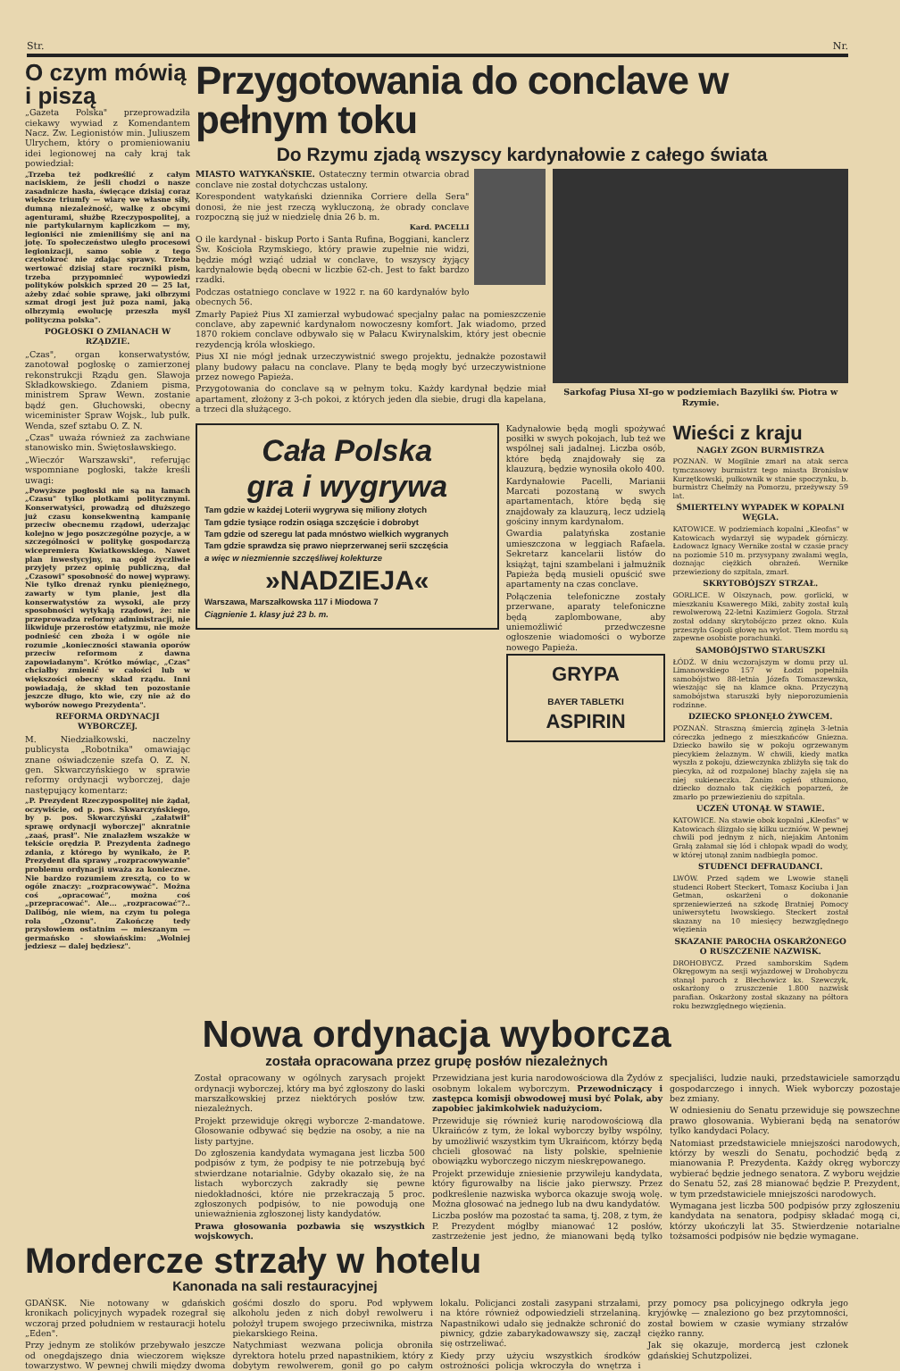Str. Nr.
O czym mówią i piszą
„Gazeta Polska" przeprowadziła ciekawy wywiad z Komendantem Nacz. Zw. Legionistów min. Juliuszem Ulrychem, który o promieniowaniu idei legionowej na cały kraj tak powiedział:
„Trzeba też podkreślić z całym naciskiem, że jeśli chodzi o nasze zasadnicze hasła, święcące dzisiaj coraz większe triumfy — wiarę we własne siły, dumną niezależność, walkę z obcymi agenturami, służbę Rzeczypospolitej, a nie partykularnym kapliczkom — my, legioniści nie zmieniliśmy się ani na jotę. To społeczeństwo uległo procesowi legionizacji, samo sobie z tego częstokroć nie zdając sprawy. Trzeba wertować dzisiaj stare roczniki pism, trzeba przypomnieć wypowiedzi polityków polskich sprzed 20 — 25 lat, ażeby zdać sobie sprawę, jaki olbrzymi szmat drogi jest już poza nami, jaką olbrzymią ewolucję przeszła myśl polityczna polska".
POGŁOSKI O ZMIANACH W RZĄDZIE.
„Czas", organ konserwatystów, zanotował pogłoskę o zamierzonej rekonstrukcji Rządu gen. Sławoja Składkowskiego. Zdaniem pisma, ministrem Spraw Wewn. zostanie bądź gen. Głuchowski, obecny wiceminister Spraw Wojsk., lub pułk. Wenda, szef sztabu O. Z. N.
„Czas" uważa również za zachwiane stanowisko min. Świętosławskiego.
„Wieczór Warszawski", referując wspomniane pogłoski, także kreśli uwagi:
„Powyższe pogłoski nie są na łamach „Czasu" tylko plotkami politycznymi. Konserwatyści, prowadzą od dłuższego już czasu konsekwentną kampanię przeciw obecnemu rządowi, uderzając kolejno w jego poszczególne pozycje, a w szczególności w politykę gospodarczą wicepremiera Kwiatkowskiego. Nawet plan inwestycyjny, na ogół życzliwie przyjęty przez opinię publiczną, dał „Czasowi" sposobność do nowej wyprawy. Nie tylko drenaż rynku pieniężnego, zawarty w tym planie, jest dla konserwatystów za wysoki, ale przy sposobności wytykają rządowi, że: nie przeprowadza reformy administracji, nie likwiduje przerostów etatyzmu, nie może podnieść cen zboża i w ogóle nie rozumie „konieczności stawania oporów przeciw reformom z dawna zapowiadanym". Krótko mówiąc, „Czas" chciałby zmienić w całości lub w większości obecny skład rządu. Inni powiadają, że skład ten pozostanie jeszcze długo, kto wie, czy nie aż do wyborów nowego Prezydenta".
REFORMA ORDYNACJI WYBORCZEJ.
M. Niedziałkowski, naczelny publicysta „Robotnika" omawiając znane oświadczenie szefa O. Z. N. gen. Skwarczyńskiego w sprawie reformy ordynacji wyborczej, daje następujący komentarz:
„P. Prezydent Rzeczypospolitej nie żądał, oczywiście, od p. pos. Skwarczyńskiego, by p. pos. Skwarczyński „załatwił" sprawę ordynacji wyborczej" aknratnie „zaaś, prasł". Nie znalazłem wszakże w tekście orędzia P. Prezydenta żadnego zdania, z którego by wynikało, że P. Prezydent dla sprawy „rozpracowywanie" problemu ordynacji uważa za konieczne. Nie bardzo rozumiem zresztą, co to w ogóle znaczy: „rozpracowywać". Można coś „opracować", można coś „przepracować". Ale... „rozpracować"?.. Dalibóg, nie wiem, na czym tu polega rola „Ozonu". Zakończę tedy przysłowiem ostatnim — mieszanym — germańsko - słowiańskim: „Wolniej jedziesz — dalej będziesz".
Przygotowania do conclave w pełnym toku
Do Rzymu zjadą wszyscy kardynałowie z całego świata
MIASTO WATYKAŃSKIE. Ostateczny termin otwarcia obrad conclave nie został dotychczas ustalony.
Korespondent watykański dziennika Corriere della Sera" donosi, że nie jest rzeczą wykluczoną, że obrady conclave rozpoczną się już w niedzielę dnia 26 b. m.
Kard. PACELLI
O ile kardynał - biskup Porto i Santa Rufina, Boggiani, kanclerz Św. Kościoła Rzymskiego, który prawie zupełnie nie widzi, będzie mógł wziąć udział w conclave, to wszyscy żyjący kardynałowie będą obecni w liczbie 62-ch. Jest to fakt bardzo rzadki.
Podczas ostatniego conclave w 1922 r. na 60 kardynałów było obecnych 56.
Zmarły Papież Pius XI zamierzał wybudować specjalny pałac na pomieszczenie conclave, aby zapewnić kardynałom nowoczesny komfort. Jak wiadomo, przed 1870 rokiem conclave odbywało się w Pałacu Kwirynalskim, który jest obecnie rezydencją króla włoskiego.
Pius XI nie mógł jednak urzeczywistnić swego projektu, jednakże pozostawił plany budowy pałacu na conclave. Plany te będą mogły być urzeczywistnione przez nowego Papieża.
Przygotowania do conclave są w pełnym toku. Każdy kardynał będzie miał apartament, złożony z 3-ch pokoi, z których jeden dla siebie, drugi dla kapelana, a trzeci dla służącego.
Sarkofag Piusa XI-go w podziemiach Bazyliki św. Piotra w Rzymie.
Cała Polska
gra i wygrywa
Tam gdzie w każdej Loterii wygrywa się miliony złotych
Tam gdzie tysiące rodzin osiąga szczęście i dobrobyt
Tam gdzie od szeregu lat pada mnóstwo wielkich wygranych
Tam gdzie sprawdza się prawo nieprzerwanej serii szczęścia
a więc w niezmiennie szczęśliwej kolekturze
»NADZIEJA«
Warszawa, Marszałkowska 117 i Miodowa 7
Ciągnienie 1. klasy już 23 b. m.
Kadynałowie będą mogli spożywać posiłki w swych pokojach, lub też we wspólnej sali jadalnej. Liczba osób, które będą znajdowały się za klauzurą, będzie wynosiła około 400.
Kardynałowie Pacelli, Marianii Marcati pozostaną w swych apartamentach, które będą się znajdowały za klauzurą, lecz udzielą gościny innym kardynałom.
Gwardia palatyńska zostanie umieszczona w leggiach Rafaela. Sekretarz kancelarii listów do książąt, tajni szambelani i jałmużnik Papieża będą musieli opuścić swe apartamenty na czas conclave.
Połączenia telefoniczne zostały przerwane, aparaty telefoniczne będą zaplombowane, aby uniemożliwić przedwczesne ogłoszenie wiadomości o wyborze nowego Papieża.
GRYPA
BAYER TABLETKI ASPIRIN
Wieści z kraju
NAGŁY ZGON BURMISTRZA
POZNAŃ. W Mogilnie zmarł na atak serca tymczasowy burmistrz tego miasta Bronisław Kurzętkowski, pułkownik w stanie spoczynku, b. burmistrz Chełmży na Pomorzu, przeżywszy 59 lat.
ŚMIERTELNY WYPADEK W KOPALNI WĘGLA.
KATOWICE. W podziemiach kopalni „Kleofas" w Katowicach wydarzył się wypadek górniczy. Ładowacz Ignacy Wernike został w czasie pracy na poziomie 510 m. przysypany zwałami węgla, doznając ciężkich obrażeń. Wernike przewieziony do szpitala, zmarł.
SKRYTOBÓJSZY STRZAŁ.
GORLICE. W Olszynach, pow. gorlicki, w mieszkaniu Ksawerego Miki, zabity został kulą rewolwerową 22-letni Kazimierz Gogola. Strzał został oddany skrytobójczo przez okno. Kula przeszyła Gogoli głowę na wylot. Tłem mordu są zapewne osobiste porachunki.
SAMOBÓJSTWO STARUSZKI
ŁÓDŹ. W dniu wczorajszym w domu przy ul. Limanowskiego 157 w Łodzi popełniła samobójstwo 88-letnia Józefa Tomaszewska, wieszając się na klamce okna. Przyczyną samobójstwa staruszki były nieporozumienia rodzinne.
DZIECKO SPŁONĘŁO ŻYWCEM.
POZNAŃ. Straszną śmiercią zginęła 3-letnia córeczka jednego z mieszkańców Gniezna. Dziecko bawiło się w pokoju ogrzewanym piecykiem żelaznym. W chwili, kiedy matka wyszła z pokoju, dziewczynka zbliżyła się tak do piecyka, aż od rozpalonej blachy zajęła się na niej sukieneczka. Zanim ogień stłumiono, dziecko doznało tak ciężkich poparzeń, że zmarło po przewiezieniu do szpitala.
UCZEŃ UTONĄŁ W STAWIE.
KATOWICE. Na stawie obok kopalni „Kleofas" w Katowicach ślizgało się kilku uczniów. W pewnej chwili pod jednym z nich, niejakim Antonim Grałą załamał się lód i chłopak wpadł do wody, w której utonął zanim nadbiegła pomoc.
STUDENCI DEFRAUDANCI.
LWÓW. Przed sądem we Lwowie stanęli studenci Robert Steckert, Tomasz Kociuba i Jan Getman, oskarżeni o dokonanie sprzeniewierzeń na szkodę Bratniej Pomocy uniwersytetu lwowskiego. Steckert został skazany na 10 miesięcy bezwzględnego więzienia
SKAZANIE PAROCHA OSKARŻONEGO O RUSZCZENIE NAZWISK.
DROHOBYCZ. Przed samborskim Sądem Okręgowym na sesji wyjazdowej w Drohobyczu stanął paroch z Błechowicz ks. Szewczyk, oskarżony o zruszczenie 1.800 nazwisk parafian. Oskarżony został skazany na półtora roku bezwzględnego więzienia.
Nowa ordynacja wyborcza
została opracowana przez grupę posłów niezależnych
Został opracowany w ogólnych zarysach projekt ordynacji wyborczej, który ma być zgłoszony do laski marszałkowskiej przez niektórych posłów tzw. niezależnych.
Projekt przewiduje okręgi wyborcze 2-mandatowe. Głosowanie odbywać się będzie na osoby, a nie na listy partyjne.
Do zgłoszenia kandydata wymagana jest liczba 500 podpisów z tym, że podpisy te nie potrzebują być stwierdzane notarialnie. Gdyby okazało się, że na listach wyborczych zakradły się pewne niedokładności, które nie przekraczają 5 proc. zgłoszonych podpisów, to nie powodują one unieważnienia zgłoszonej listy kandydatów.
Prawa głosowania pozbawia się wszystkich wojskowych.
Przewidziana jest kuria narodowościowa dla Żydów z osobnym lokalem wyborczym. Przewodniczący i zastępca komisji obwodowej musi być Polak, aby zapobiec jakimkolwiek nadużyciom.
Przewiduje się również kurię narodowościową dla Ukraińców z tym, że lokal wyborczy byłby wspólny, by umożliwić wszystkim tym Ukraińcom, którzy będą chcieli głosować na listy polskie, spełnienie obowiązku wyborczego niczym nieskrępowanego.
Projekt przewiduje zniesienie przywileju kandydata, który figurowałby na liście jako pierwszy. Przez podkreślenie nazwiska wyborca okazuje swoją wolę. Można głosować na jednego lub na dwu kandydatów.
Liczba posłów ma pozostać ta sama, tj. 208, z tym, że P. Prezydent mógłby mianować 12 posłów, zastrzeżenie jest jedno, że mianowani będą tylko specjaliści, ludzie nauki, przedstawiciele samorządu gospodarczego i innych. Wiek wyborczy pozostaje bez zmiany.
W odniesieniu do Senatu przewiduje się powszechne prawo głosowania. Wybierani będą na senatorów tylko kandydaci Polacy.
Natomiast przedstawiciele mniejszości narodowych, którzy by weszli do Senatu, pochodzić będą z mianowania P. Prezydenta. Każdy okręg wyborczy wybierać będzie jednego senatora. Z wyboru wejdzie do Senatu 52, zaś 28 mianować będzie P. Prezydent, w tym przedstawiciele mniejszości narodowych.
Wymagana jest liczba 500 podpisów przy zgłoszeniu kandydata na senatora, podpisy składać mogą ci, którzy ukończyli lat 35. Stwierdzenie notarialne tożsamości podpisów nie będzie wymagane.
Mordercze strzały w hotelu
Kanonada na sali restauracyjnej
GDAŃSK. Nie notowany w gdańskich kronikach policyjnych wypadek rozegrał się wczoraj przed południem w restauracji hotelu „Eden".
Przy jednym ze stolików przebywało jeszcze od onegdajszego dnia wieczorem większe towarzystwo. W pewnej chwili między dwoma gośćmi doszło do sporu. Pod wpływem alkoholu jeden z nich dobył rewolweru i położył trupem swojego przeciwnika, mistrza piekarskiego Reina.
Natychmiast wezwana policja obroniła dyrektora hotelu przed napastnikiem, który z dobytym rewolwerem, gonił go po całym lokalu. Policjanci zostali zasypani strzałami, na które również odpowiedzieli strzelaniną. Napastnikowi udało się jednakże schronić do piwnicy, gdzie zabarykadowawszy się, zaczął się ostrzeliwać.
Kiedy przy użyciu wszystkich środków ostrożności policja wkroczyła do wnętrza i przy pomocy psa policyjnego odkryła jego kryjówkę — znaleziono go bez przytomności, został bowiem w czasie wymiany strzałów ciężko ranny.
Jak się okazuje, mordercą jest członek gdańskiej Schutzpolizei.